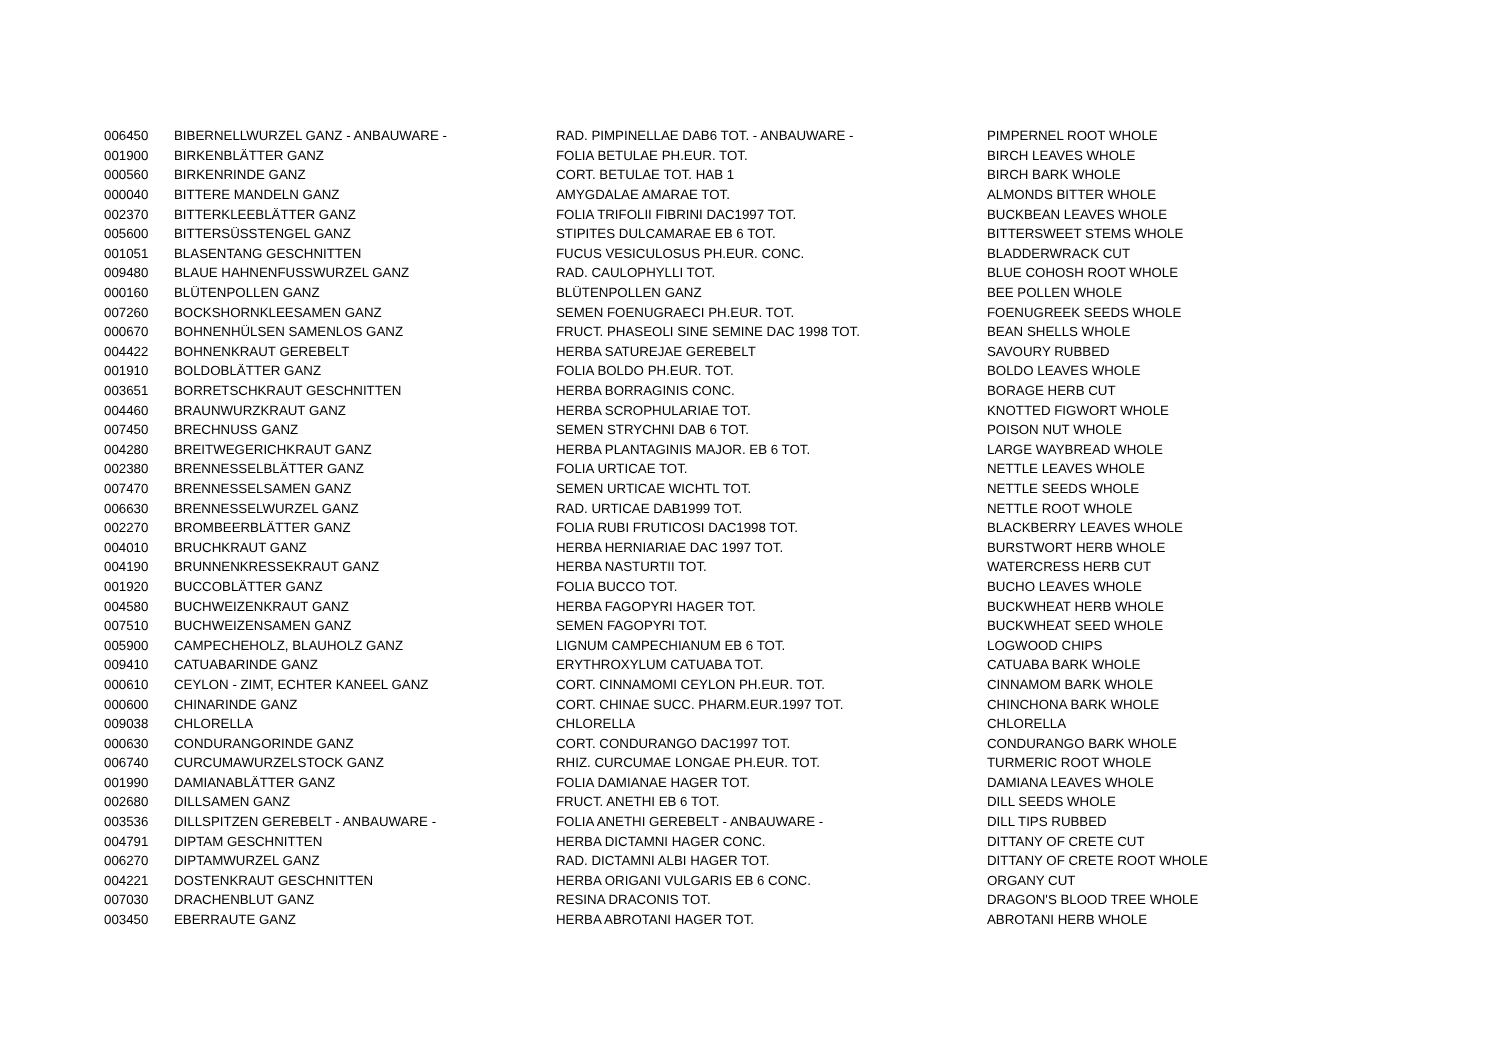| 006450 | BIBERNELLWURZEL GANZ - ANBAUWARE - | RAD. PIMPINELLAE DAB6 TOT. - ANBAUWARE - | PIMPERNEL ROOT WHOLE |
| 001900 | BIRKENBLÄTTER GANZ | FOLIA BETULAE PH.EUR. TOT. | BIRCH LEAVES WHOLE |
| 000560 | BIRKENRINDE GANZ | CORT. BETULAE TOT. HAB 1 | BIRCH BARK WHOLE |
| 000040 | BITTERE MANDELN GANZ | AMYGDALAE AMARAE TOT. | ALMONDS BITTER WHOLE |
| 002370 | BITTERKLEEBLÄTTER GANZ | FOLIA TRIFOLII FIBRINI DAC1997 TOT. | BUCKBEAN LEAVES WHOLE |
| 005600 | BITTERSÜSSTENGEL GANZ | STIPITES DULCAMARAE EB 6 TOT. | BITTERSWEET STEMS WHOLE |
| 001051 | BLASENTANG GESCHNITTEN | FUCUS VESICULOSUS PH.EUR. CONC. | BLADDERWRACK CUT |
| 009480 | BLAUE HAHNENFUSSWURZEL GANZ | RAD. CAULOPHYLLI TOT. | BLUE COHOSH ROOT WHOLE |
| 000160 | BLÜTENPOLLEN GANZ | BLÜTENPOLLEN GANZ | BEE POLLEN WHOLE |
| 007260 | BOCKSHORNKLEESAMEN GANZ | SEMEN FOENUGRAECI PH.EUR. TOT. | FOENUGREEK SEEDS WHOLE |
| 000670 | BOHNENHÜLSEN SAMENLOS GANZ | FRUCT. PHASEOLI SINE SEMINE DAC 1998 TOT. | BEAN SHELLS WHOLE |
| 004422 | BOHNENKRAUT GEREBELT | HERBA SATUREJAE GEREBELT | SAVOURY RUBBED |
| 001910 | BOLDOBLÄTTER GANZ | FOLIA BOLDO PH.EUR. TOT. | BOLDO LEAVES WHOLE |
| 003651 | BORRETSCHKRAUT GESCHNITTEN | HERBA BORRAGINIS CONC. | BORAGE HERB CUT |
| 004460 | BRAUNWURZKRAUT GANZ | HERBA SCROPHULARIAE TOT. | KNOTTED FIGWORT WHOLE |
| 007450 | BRECHNUSS GANZ | SEMEN STRYCHNI DAB 6 TOT. | POISON NUT WHOLE |
| 004280 | BREITWEGERICHKRAUT GANZ | HERBA PLANTAGINIS MAJOR. EB 6 TOT. | LARGE WAYBREAD WHOLE |
| 002380 | BRENNESSELBLÄTTER GANZ | FOLIA URTICAE TOT. | NETTLE LEAVES WHOLE |
| 007470 | BRENNESSELSAMEN GANZ | SEMEN URTICAE WICHTL TOT. | NETTLE SEEDS WHOLE |
| 006630 | BRENNESSELWURZEL GANZ | RAD. URTICAE DAB1999 TOT. | NETTLE ROOT WHOLE |
| 002270 | BROMBEERBLÄTTER GANZ | FOLIA RUBI FRUTICOSI DAC1998 TOT. | BLACKBERRY LEAVES WHOLE |
| 004010 | BRUCHKRAUT GANZ | HERBA HERNIARIAE DAC 1997 TOT. | BURSTWORT HERB WHOLE |
| 004190 | BRUNNENKRESSEKRAUT GANZ | HERBA NASTURTII TOT. | WATERCRESS HERB CUT |
| 001920 | BUCCOBLÄTTER GANZ | FOLIA BUCCO TOT. | BUCHO LEAVES WHOLE |
| 004580 | BUCHWEIZENKRAUT GANZ | HERBA FAGOPYRI HAGER TOT. | BUCKWHEAT HERB WHOLE |
| 007510 | BUCHWEIZENSAMEN GANZ | SEMEN FAGOPYRI TOT. | BUCKWHEAT SEED WHOLE |
| 005900 | CAMPECHEHOLZ, BLAUHOLZ GANZ | LIGNUM CAMPECHIANUM EB 6 TOT. | LOGWOOD CHIPS |
| 009410 | CATUABARINDE GANZ | ERYTHROXYLUM CATUABA TOT. | CATUABA BARK WHOLE |
| 000610 | CEYLON - ZIMT, ECHTER KANEEL GANZ | CORT. CINNAMOMI CEYLON PH.EUR. TOT. | CINNAMOM BARK WHOLE |
| 000600 | CHINARINDE GANZ | CORT. CHINAE SUCC. PHARM.EUR.1997 TOT. | CHINCHONA BARK WHOLE |
| 009038 | CHLORELLA | CHLORELLA | CHLORELLA |
| 000630 | CONDURANGORINDE GANZ | CORT. CONDURANGO DAC1997 TOT. | CONDURANGO BARK WHOLE |
| 006740 | CURCUMAWURZELSTOCK GANZ | RHIZ. CURCUMAE LONGAE PH.EUR. TOT. | TURMERIC ROOT WHOLE |
| 001990 | DAMIANABLÄTTER GANZ | FOLIA DAMIANAE HAGER TOT. | DAMIANA LEAVES WHOLE |
| 002680 | DILLSAMEN GANZ | FRUCT. ANETHI EB 6 TOT. | DILL SEEDS WHOLE |
| 003536 | DILLSPITZEN GEREBELT - ANBAUWARE - | FOLIA ANETHI GEREBELT - ANBAUWARE - | DILL TIPS RUBBED |
| 004791 | DIPTAM GESCHNITTEN | HERBA DICTAMNI HAGER CONC. | DITTANY OF CRETE CUT |
| 006270 | DIPTAMWURZEL GANZ | RAD. DICTAMNI ALBI HAGER TOT. | DITTANY OF CRETE ROOT WHOLE |
| 004221 | DOSTENKRAUT GESCHNITTEN | HERBA ORIGANI VULGARIS EB 6 CONC. | ORGANY CUT |
| 007030 | DRACHENBLUT GANZ | RESINA DRACONIS TOT. | DRAGON'S BLOOD TREE WHOLE |
| 003450 | EBERRAUTE GANZ | HERBA ABROTANI HAGER TOT. | ABROTANI HERB WHOLE |